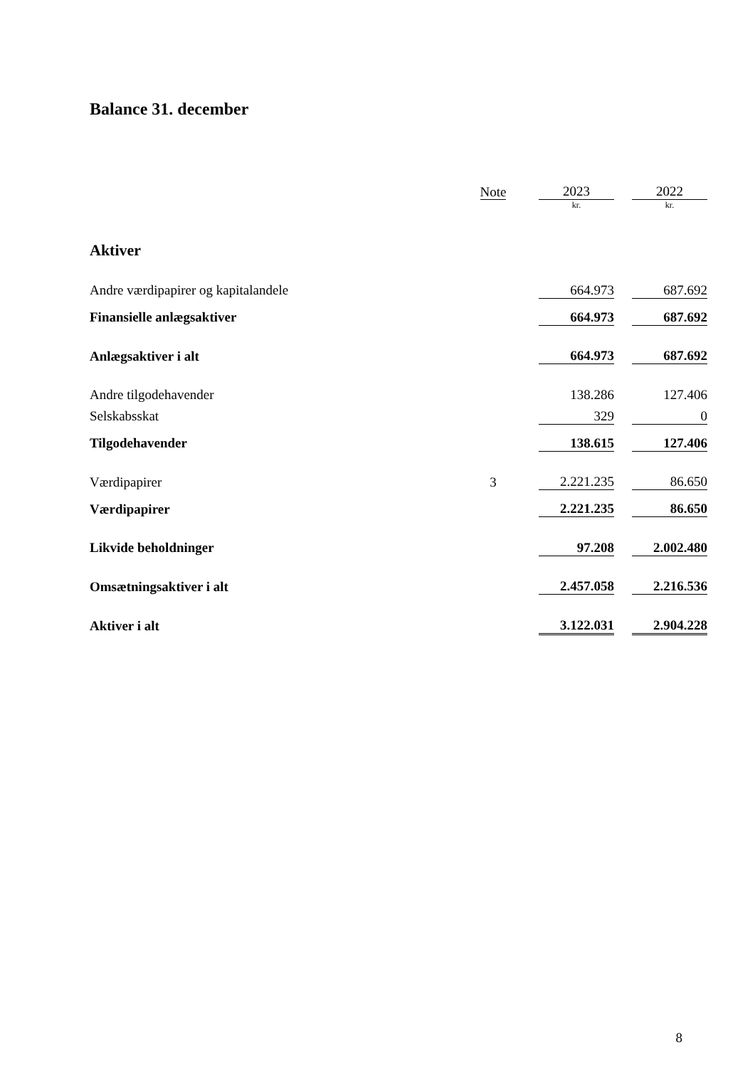Balance 31. december
| | Note | | 2023 | | 2022 |
| --- | --- | --- | --- | --- | --- |
| | | | kr. | | kr. |
| Aktiver | | | | | |
| Andre værdipapirer og kapitalandele | | | 664.973 | | 687.692 |
| Finansielle anlægsaktiver | | | 664.973 | | 687.692 |
| Anlægsaktiver i alt | | | 664.973 | | 687.692 |
| Andre tilgodehavender | | | 138.286 | | 127.406 |
| Selskabsskat | | | 329 | | 0 |
| Tilgodehavender | | | 138.615 | | 127.406 |
| Værdipapirer | 3 | | 2.221.235 | | 86.650 |
| Værdipapirer | | | 2.221.235 | | 86.650 |
| Likvide beholdninger | | | 97.208 | | 2.002.480 |
| Omsætningsaktiver i alt | | | 2.457.058 | | 2.216.536 |
| Aktiver i alt | | | 3.122.031 | | 2.904.228 |
8